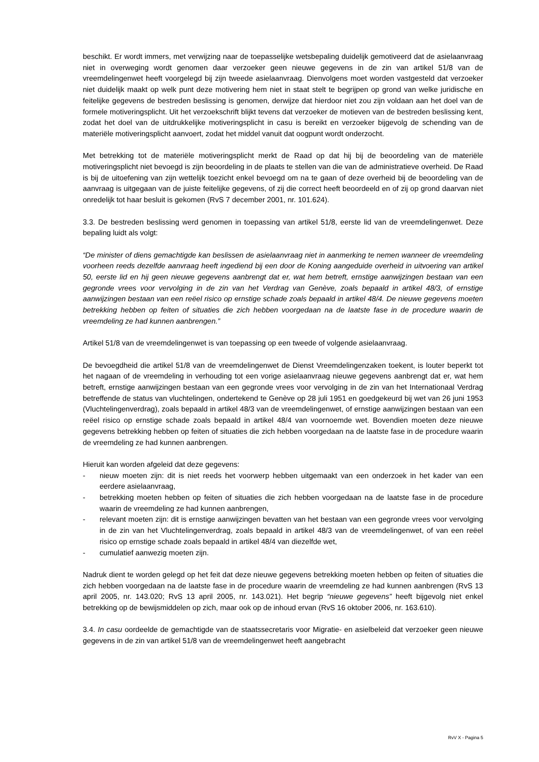beschikt. Er wordt immers, met verwijzing naar de toepasselijke wetsbepaling duidelijk gemotiveerd dat de asielaanvraag niet in overweging wordt genomen daar verzoeker geen nieuwe gegevens in de zin van artikel 51/8 van de vreemdelingenwet heeft voorgelegd bij zijn tweede asielaanvraag. Dienvolgens moet worden vastgesteld dat verzoeker niet duidelijk maakt op welk punt deze motivering hem niet in staat stelt te begrijpen op grond van welke juridische en feitelijke gegevens de bestreden beslissing is genomen, derwijze dat hierdoor niet zou zijn voldaan aan het doel van de formele motiveringsplicht. Uit het verzoekschrift blijkt tevens dat verzoeker de motieven van de bestreden beslissing kent, zodat het doel van de uitdrukkelijke motiveringsplicht in casu is bereikt en verzoeker bijgevolg de schending van de materiële motiveringsplicht aanvoert, zodat het middel vanuit dat oogpunt wordt onderzocht.
Met betrekking tot de materiële motiveringsplicht merkt de Raad op dat hij bij de beoordeling van de materiële motiveringsplicht niet bevoegd is zijn beoordeling in de plaats te stellen van die van de administratieve overheid. De Raad is bij de uitoefening van zijn wettelijk toezicht enkel bevoegd om na te gaan of deze overheid bij de beoordeling van de aanvraag is uitgegaan van de juiste feitelijke gegevens, of zij die correct heeft beoordeeld en of zij op grond daarvan niet onredelijk tot haar besluit is gekomen (RvS 7 december 2001, nr. 101.624).
3.3. De bestreden beslissing werd genomen in toepassing van artikel 51/8, eerste lid van de vreemdelingenwet. Deze bepaling luidt als volgt:
“De minister of diens gemachtigde kan beslissen de asielaanvraag niet in aanmerking te nemen wanneer de vreemdeling voorheen reeds dezelfde aanvraag heeft ingediend bij een door de Koning aangeduide overheid in uitvoering van artikel 50, eerste lid en hij geen nieuwe gegevens aanbrengt dat er, wat hem betreft, ernstige aanwijzingen bestaan van een gegronde vrees voor vervolging in de zin van het Verdrag van Genève, zoals bepaald in artikel 48/3, of ernstige aanwijzingen bestaan van een reëel risico op ernstige schade zoals bepaald in artikel 48/4. De nieuwe gegevens moeten betrekking hebben op feiten of situaties die zich hebben voorgedaan na de laatste fase in de procedure waarin de vreemdeling ze had kunnen aanbrengen.”
Artikel 51/8 van de vreemdelingenwet is van toepassing op een tweede of volgende asielaanvraag.
De bevoegdheid die artikel 51/8 van de vreemdelingenwet de Dienst Vreemdelingenzaken toekent, is louter beperkt tot het nagaan of de vreemdeling in verhouding tot een vorige asielaanvraag nieuwe gegevens aanbrengt dat er, wat hem betreft, ernstige aanwijzingen bestaan van een gegronde vrees voor vervolging in de zin van het Internationaal Verdrag betreffende de status van vluchtelingen, ondertekend te Genève op 28 juli 1951 en goedgekeurd bij wet van 26 juni 1953 (Vluchtelingenverdrag), zoals bepaald in artikel 48/3 van de vreemdelingenwet, of ernstige aanwijzingen bestaan van een reëel risico op ernstige schade zoals bepaald in artikel 48/4 van voornoemde wet. Bovendien moeten deze nieuwe gegevens betrekking hebben op feiten of situaties die zich hebben voorgedaan na de laatste fase in de procedure waarin de vreemdeling ze had kunnen aanbrengen.
Hieruit kan worden afgeleid dat deze gegevens:
- nieuw moeten zijn: dit is niet reeds het voorwerp hebben uitgemaakt van een onderzoek in het kader van een eerdere asielaanvraag,
- betrekking moeten hebben op feiten of situaties die zich hebben voorgedaan na de laatste fase in de procedure waarin de vreemdeling ze had kunnen aanbrengen,
- relevant moeten zijn: dit is ernstige aanwijzingen bevatten van het bestaan van een gegronde vrees voor vervolging in de zin van het Vluchtelingenverdrag, zoals bepaald in artikel 48/3 van de vreemdelingenwet, of van een reëel risico op ernstige schade zoals bepaald in artikel 48/4 van diezelfde wet,
- cumulatief aanwezig moeten zijn.
Nadruk dient te worden gelegd op het feit dat deze nieuwe gegevens betrekking moeten hebben op feiten of situaties die zich hebben voorgedaan na de laatste fase in de procedure waarin de vreemdeling ze had kunnen aanbrengen (RvS 13 april 2005, nr. 143.020; RvS 13 april 2005, nr. 143.021). Het begrip “nieuwe gegevens” heeft bijgevolg niet enkel betrekking op de bewijsmiddelen op zich, maar ook op de inhoud ervan (RvS 16 oktober 2006, nr. 163.610).
3.4. In casu oordeelde de gemachtigde van de staatssecretaris voor Migratie- en asielbeleid dat verzoeker geen nieuwe gegevens in de zin van artikel 51/8 van de vreemdelingenwet heeft aangebracht
RvV X - Pagina 5